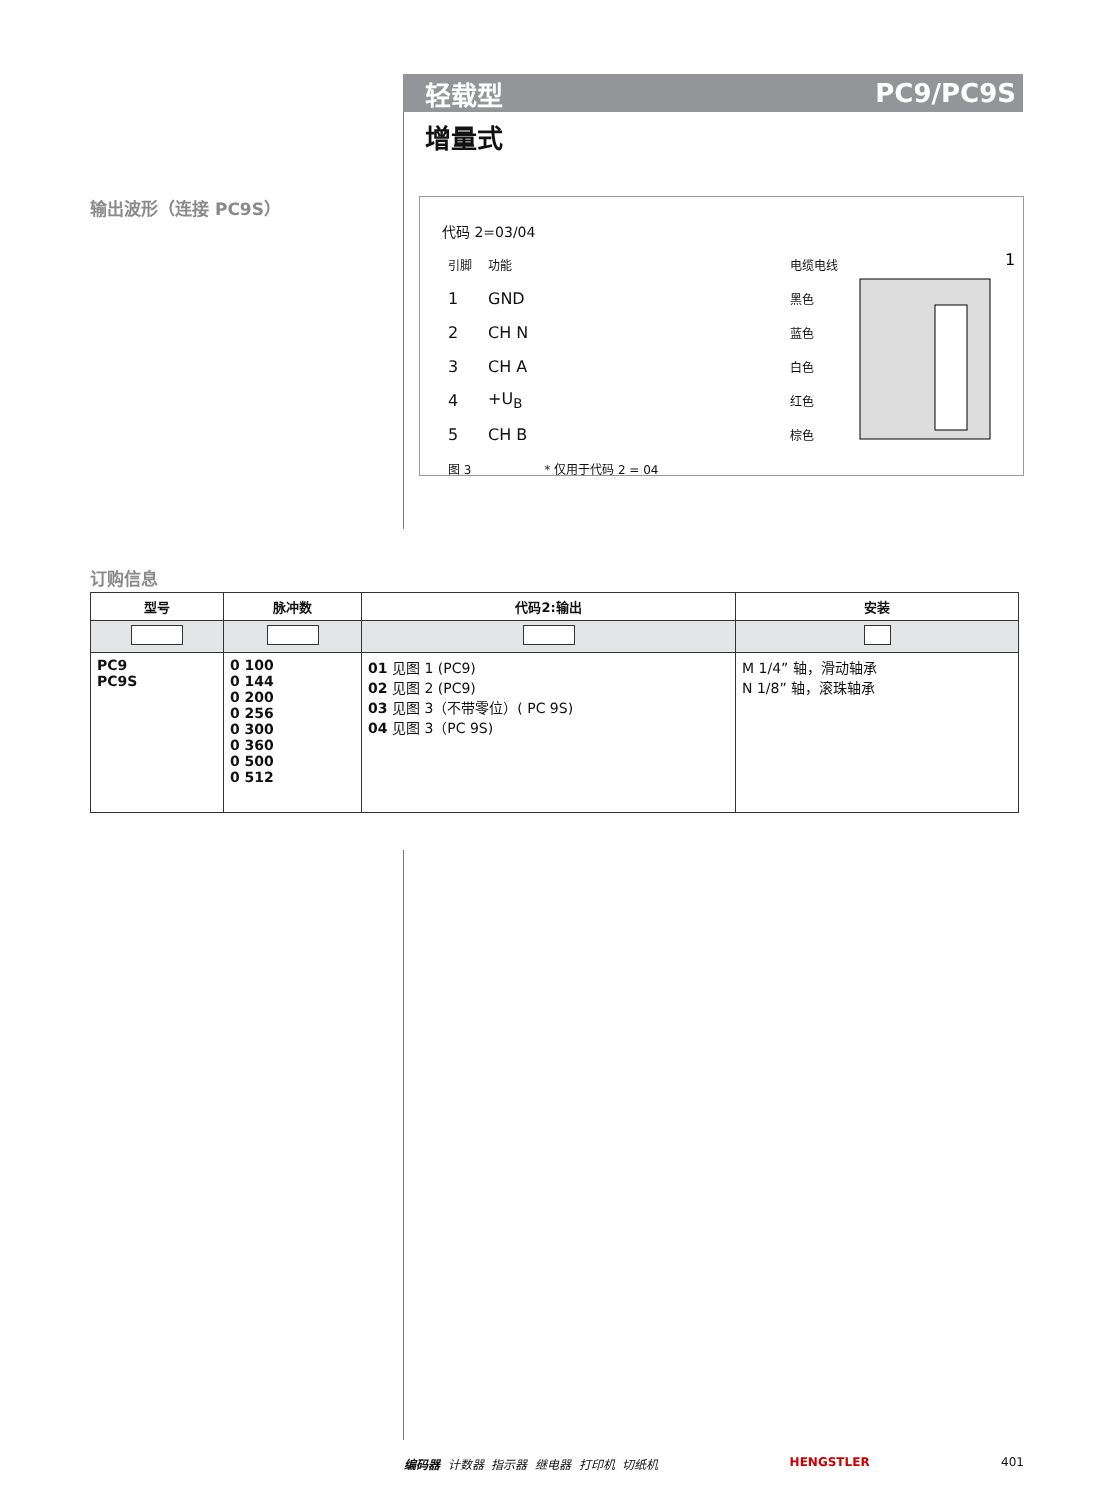轻载型 PC9/PC9S
增量式
输出波形（连接 PC9S）
代码 2=03/04
| 引脚 | 功能 | | 电缆电线 |
| 1 | GND | | 黑色 |
| 2 | CH N | | 蓝色 |
| 3 | CH A | | 白色 |
| 4 | +U<sub>B</sub> | | 红色 |
| 5 | CH B | | 棕色 |
| 图 3 | | * 仅用于代码 2 = 04 | |
1
订购信息
| 型号 | 脉冲数 | 代码2:输出 | 安装 |
| --- | --- | --- | --- |
| PC9 PC9S | 0 100 0 144 0 200 0 256 0 300 0 360 0 500 0 512 | 01 见图 1 (PC9) 02 见图 2 (PC9) 03 见图 3（不带零位）( PC 9S) 04 见图 3（PC 9S) | M 1/4” 轴，滑动轴承 N 1/8” 轴，滚珠轴承 |
编码器 计数器 指示器 继电器 打印机 切纸机 HENGSTLER 401